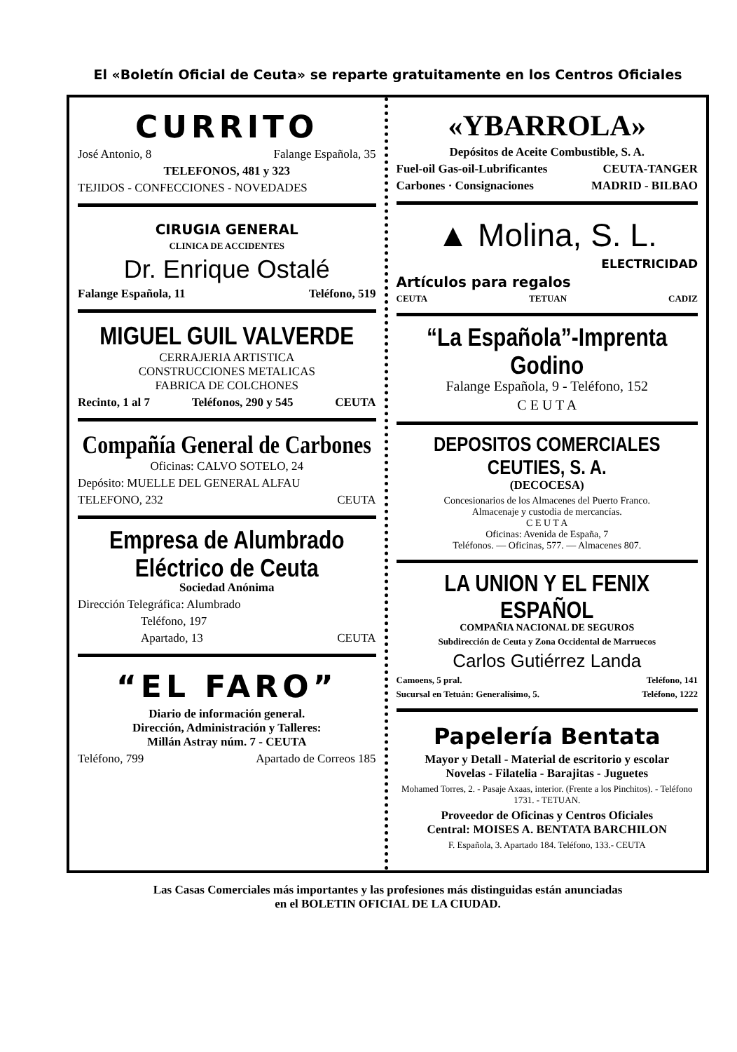El «Boletín Oficial de Ceuta» se reparte gratuitamente en los Centros Oficiales
CURRITO
José Antonio, 8 Falange Española, 35
TELEFONOS, 481 y 323
TEJIDOS - CONFECCIONES - NOVEDADES
CIRUGIA GENERAL
CLINICA DE ACCIDENTES
Dr. Enrique Ostalé
Falange Española, 11 Teléfono, 519
MIGUEL GUIL VALVERDE
CERRAJERIA ARTISTICA
CONSTRUCCIONES METALICAS
FABRICA DE COLCHONES
Recinto, 1 al 7 Teléfonos, 290 y 545 CEUTA
Compañía General de Carbones
Oficinas: CALVO SOTELO, 24
Depósito: MUELLE DEL GENERAL ALFAU
TELEFONO, 232 CEUTA
Empresa de Alumbrado Eléctrico de Ceuta
Sociedad Anónima
Dirección Telegráfica: Alumbrado
Teléfono, 197
Apartado, 13 CEUTA
“EL FARO”
Diario de información general.
Dirección, Administración y Talleres:
Millán Astray núm. 7 - CEUTA
Teléfono, 799 Apartado de Correos 185
«YBARROLA»
Depósitos de Aceite Combustible, S. A.
Fuel-oil Gas-oil-Lubrificantes CEUTA-TANGER
Carbones · Consignaciones MADRID - BILBAO
▲ Molina, S. L.
ELECTRICIDAD
Artículos para regalos
CEUTA TETUAN CADIZ
“La Española”-Imprenta Godino
Falange Española, 9 - Teléfono, 152
C E U T A
DEPOSITOS COMERCIALES CEUTIES, S. A.
(DECOCESA)
Concesionarios de los Almacenes del Puerto Franco.
Almacenaje y custodia de mercancías.
C E U T A
Oficinas: Avenida de España, 7
Teléfonos. — Oficinas, 577. — Almacenes 807.
LA UNION Y EL FENIX ESPAÑOL
COMPAÑIA NACIONAL DE SEGUROS
Subdirección de Ceuta y Zona Occidental de Marruecos
Carlos Gutiérrez Landa
Camoens, 5 pral. Teléfono, 141
Sucursal en Tetuán: Generalísimo, 5. Teléfono, 1222
Papelería Bentata
Mayor y Detall - Material de escritorio y escolar
Novelas - Filatelia - Barajitas - Juguetes
Mohamed Torres, 2. - Pasaje Axaas, interior. (Frente a los Pinchitos). - Teléfono 1731. - TETUAN.
Proveedor de Oficinas y Centros Oficiales
Central: MOISES A. BENTATA BARCHILON
F. Española, 3. Apartado 184. Teléfono, 133.- CEUTA
Las Casas Comerciales más importantes y las profesiones más distinguidas están anunciadas
en el BOLETIN OFICIAL DE LA CIUDAD.